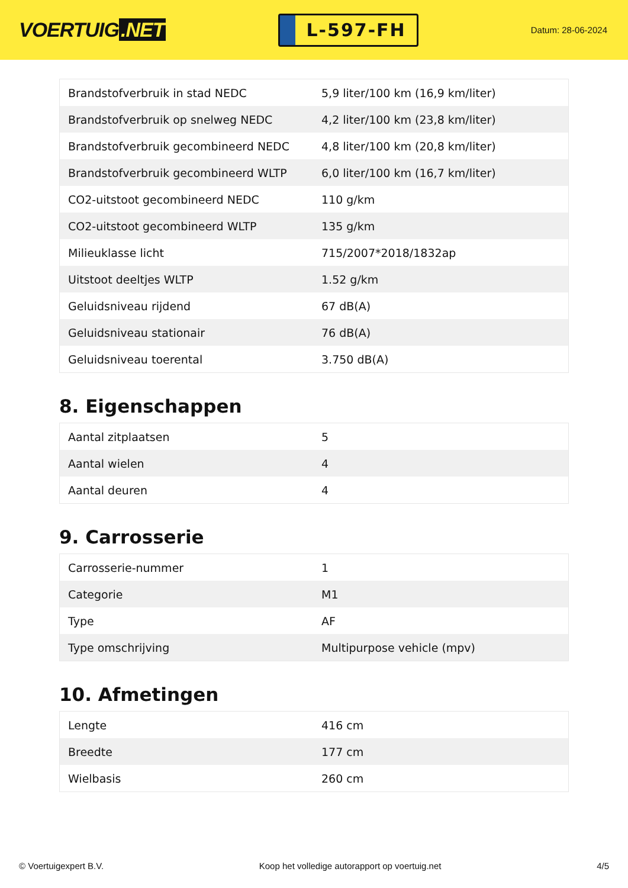VOERTUIG.NET
L-597-FH
Datum: 28-06-2024
| Brandstofverbruik in stad NEDC | 5,9 liter/100 km (16,9 km/liter) |
| Brandstofverbruik op snelweg NEDC | 4,2 liter/100 km (23,8 km/liter) |
| Brandstofverbruik gecombineerd NEDC | 4,8 liter/100 km (20,8 km/liter) |
| Brandstofverbruik gecombineerd WLTP | 6,0 liter/100 km (16,7 km/liter) |
| CO2-uitstoot gecombineerd NEDC | 110 g/km |
| CO2-uitstoot gecombineerd WLTP | 135 g/km |
| Milieuklasse licht | 715/2007*2018/1832ap |
| Uitstoot deeltjes WLTP | 1.52 g/km |
| Geluidsniveau rijdend | 67 dB(A) |
| Geluidsniveau stationair | 76 dB(A) |
| Geluidsniveau toerental | 3.750 dB(A) |
8. Eigenschappen
| Aantal zitplaatsen | 5 |
| Aantal wielen | 4 |
| Aantal deuren | 4 |
9. Carrosserie
| Carrosserie-nummer | 1 |
| Categorie | M1 |
| Type | AF |
| Type omschrijving | Multipurpose vehicle (mpv) |
10. Afmetingen
| Lengte | 416 cm |
| Breedte | 177 cm |
| Wielbasis | 260 cm |
© Voertuigexpert B.V. Koop het volledige autorapport op voertuig.net 4/5